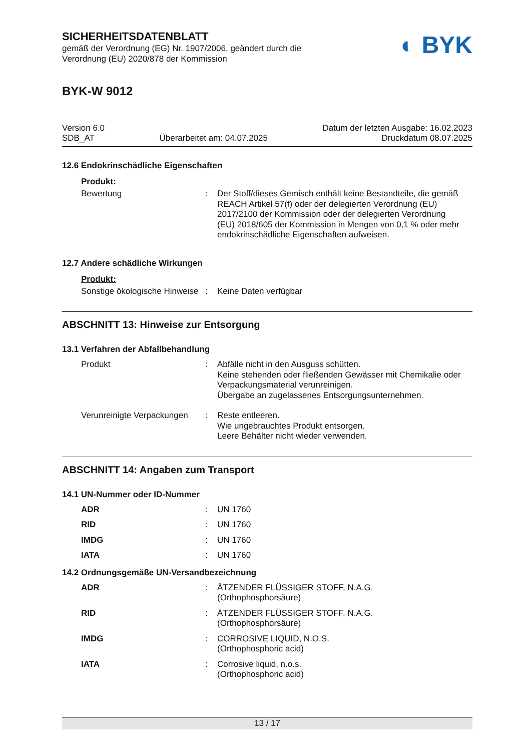◐ BYK
SICHERHEITSDATENBLATT
gemäß der Verordnung (EG) Nr. 1907/2006, geändert durch die
Verordnung (EU) 2020/878 der Kommission
BYK-W 9012
Version 6.0
SDB_AT
Überarbeitet am: 04.07.2025 Datum der letzten Ausgabe: 16.02.2023
Druckdatum 08.07.2025
12.6 Endokrinschädliche Eigenschaften
Produkt:
Bewertung : Der Stoff/dieses Gemisch enthält keine Bestandteile, die gemäß REACH Artikel 57(f) oder der delegierten Verordnung (EU) 2017/2100 der Kommission oder der delegierten Verordnung (EU) 2018/605 der Kommission in Mengen von 0,1 % oder mehr endokrinschädliche Eigenschaften aufweisen.
12.7 Andere schädliche Wirkungen
Produkt:
Sonstige ökologische Hinweise
: Keine Daten verfügbar
ABSCHNITT 13: Hinweise zur Entsorgung
13.1 Verfahren der Abfallbehandlung
Produkt : Abfälle nicht in den Ausguss schütten.
Keine stehenden oder fließenden Gewässer mit Chemikalie oder Verpackungsmaterial verunreinigen.
Übergabe an zugelassenes Entsorgungsunternehmen.
Verunreinigte Verpackungen
: Reste entleeren.
Wie ungebrauchtes Produkt entsorgen.
Leere Behälter nicht wieder verwenden.
ABSCHNITT 14: Angaben zum Transport
14.1 UN-Nummer oder ID-Nummer
ADR : UN 1760
RID : UN 1760
IMDG : UN 1760
IATA : UN 1760
14.2 Ordnungsgemäße UN-Versandbezeichnung
ADR : ÄTZENDER FLÜSSIGER STOFF, N.A.G.
(Orthophosphorsäure)
RID : ÄTZENDER FLÜSSIGER STOFF, N.A.G.
(Orthophosphorsäure)
IMDG : CORROSIVE LIQUID, N.O.S.
(Orthophosphoric acid)
IATA : Corrosive liquid, n.o.s.
(Orthophosphoric acid)
13 / 17